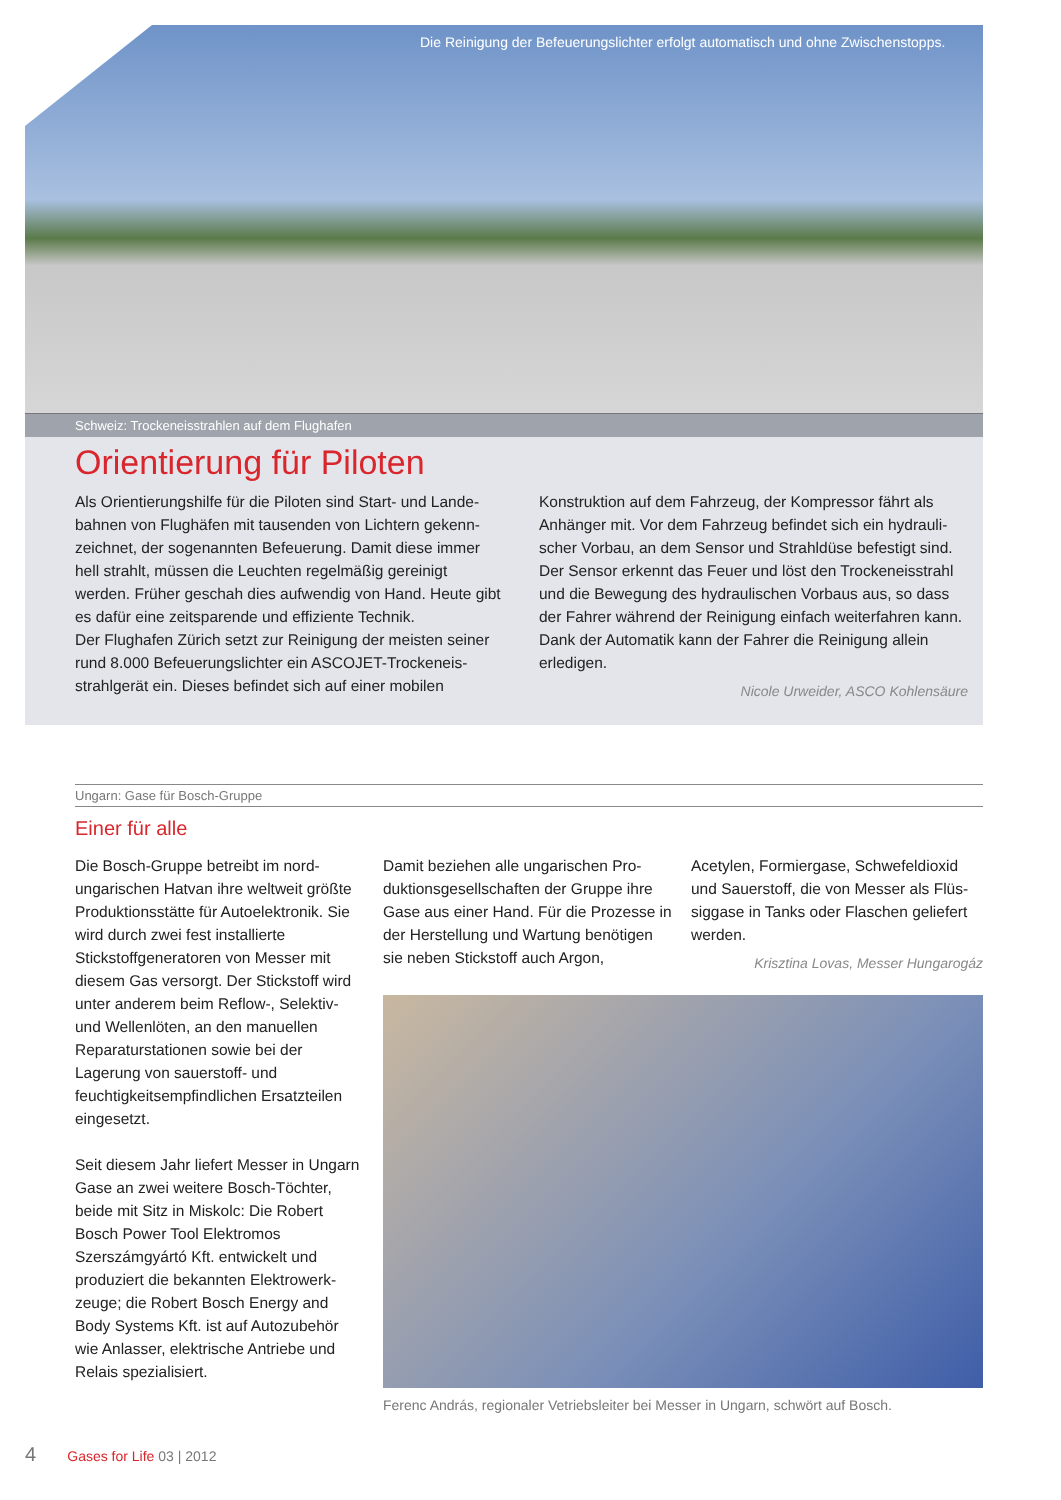Die Reinigung der Befeuerungslichter erfolgt automatisch und ohne Zwischenstopps.
Schweiz: Trockeneisstrahlen auf dem Flughafen
Orientierung für Piloten
Als Orientierungshilfe für die Piloten sind Start- und Lande­bahnen von Flughäfen mit tausenden von Lichtern gekenn­zeichnet, der sogenannten Befeuerung. Damit diese immer hell strahlt, müssen die Leuchten regelmäßig gereinigt werden. Früher geschah dies aufwendig von Hand. Heute gibt es dafür eine zeitsparende und effiziente Technik.
Der Flughafen Zürich setzt zur Reinigung der meisten seiner rund 8.000 Befeuerungslichter ein ASCOJET-Trockeneis­strahlgerät ein. Dieses befindet sich auf einer mobilen
Konstruktion auf dem Fahrzeug, der Kompressor fährt als Anhänger mit. Vor dem Fahrzeug befindet sich ein hydrauli­scher Vorbau, an dem Sensor und Strahldüse befestigt sind. Der Sensor erkennt das Feuer und löst den Trockeneisstrahl und die Bewegung des hydraulischen Vorbaus aus, so dass der Fahrer während der Reinigung einfach weiterfahren kann. Dank der Automatik kann der Fahrer die Reinigung allein erledigen.
Nicole Urweider, ASCO Kohlensäure
Ungarn: Gase für Bosch-Gruppe
Einer für alle
Die Bosch-Gruppe betreibt im nord­ungarischen Hatvan ihre weltweit größte Produktionsstätte für Autoelektronik. Sie wird durch zwei fest installierte Stickstoffgeneratoren von Messer mit diesem Gas versorgt. Der Stickstoff wird unter anderem beim Reflow-, Selektiv- und Wellenlöten, an den manuellen Reparaturstationen sowie bei der Lagerung von sauerstoff- und feuchtigkeitsempfindlichen Ersatzteilen eingesetzt.
Seit diesem Jahr liefert Messer in Ungarn Gase an zwei weitere Bosch-Töchter, beide mit Sitz in Miskolc: Die Robert Bosch Power Tool Elektromos Szerszámgyártó Kft. entwickelt und produziert die bekannten Elektrowerk­zeuge; die Robert Bosch Energy and Body Systems Kft. ist auf Autozubehör wie Anlasser, elektrische Antriebe und Relais spezialisiert.
Damit beziehen alle ungarischen Pro­duktionsgesellschaften der Gruppe ihre Gase aus einer Hand. Für die Prozesse in der Herstellung und Wartung benö­tigen sie neben Stickstoff auch Argon,
Acetylen, Formiergase, Schwefeldioxid und Sauerstoff, die von Messer als Flüs­siggase in Tanks oder Flaschen geliefert werden.
Krisztina Lovas, Messer Hungarogáz
Ferenc András, regionaler Vetriebsleiter bei Messer in Ungarn, schwört auf Bosch.
4 Gases for Life 03 | 2012